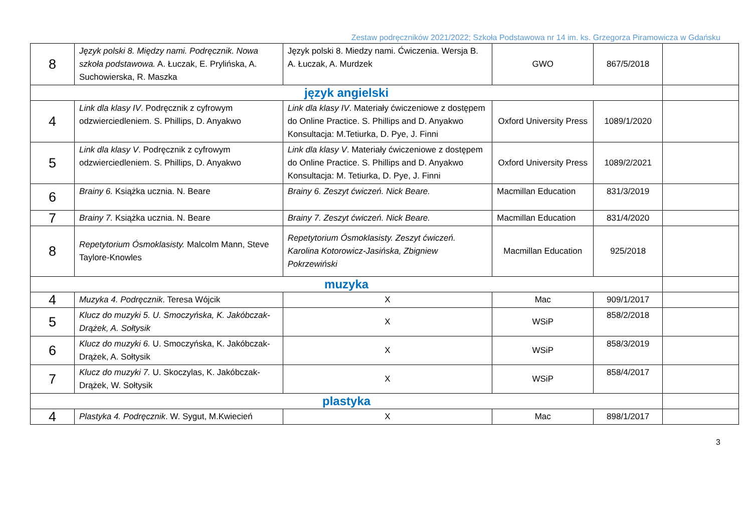Zestaw podręczników 2021/2022; Szkoła Podstawowa nr 14 im. ks. Grzegorza Piramowicza w Gdańsku
| 8 | Język polski 8. Między nami. Podręcznik. Nowa szkoła podstawowa. A. Łuczak, E. Prylińska, A. Suchowierska, R. Maszka | Język polski 8. Miedzy nami. Ćwiczenia. Wersja B. A. Łuczak, A. Murdzek | GWO | 867/5/2018 | |
| język angielski | | | | | |
| 4 | Link dla klasy IV . Podręcznik z cyfrowym odzwierciedleniem. S. Phillips, D. Anyakwo | Link dla klasy IV . Materiały ćwiczeniowe z dostępem do Online Practice. S. Phillips and D. Anyakwo Konsultacja: M.Tetiurka, D. Pye, J. Finni | Oxford University Press | 1089/1/2020 | |
| 5 | Link dla klasy V . Podręcznik z cyfrowym odzwierciedleniem. S. Phillips, D. Anyakwo | Link dla klasy V . Materiały ćwiczeniowe z dostępem do Online Practice. S. Phillips and D. Anyakwo Konsultacja: M. Tetiurka, D. Pye, J. Finni | Oxford University Press | 1089/2/2021 | |
| 6 | Brainy 6. Książka ucznia. N. Beare | Brainy 6. Zeszyt ćwiczeń. Nick Beare. | Macmillan Education | 831/3/2019 | |
| 7 | Brainy 7. Książka ucznia. N. Beare | Brainy 7. Zeszyt ćwiczeń. Nick Beare. | Macmillan Education | 831/4/2020 | |
| 8 | Repetytorium Ósmoklasisty. Malcolm Mann, Steve Taylore-Knowles | Repetytorium Ósmoklasisty. Zeszyt ćwiczeń. Karolina Kotorowicz-Jasińska, Zbigniew Pokrzewiński | Macmillan Education | 925/2018 | |
| muzyka | | | | | |
| 4 | Muzyka 4. Podręcznik . Teresa Wójcik | X | Mac | 909/1/2017 | |
| 5 | Klucz do muzyki 5. U. Smoczyńska, K. Jakóbczak-Drążek, A. Sołtysik | X | WSiP | 858/2/2018 | |
| 6 | Klucz do muzyki 6. U. Smoczyńska, K. Jakóbczak-Drążek, A. Sołtysik | X | WSiP | 858/3/2019 | |
| 7 | Klucz do muzyki 7. U. Skoczylas, K. Jakóbczak-Drążek, W. Sołtysik | X | WSiP | 858/4/2017 | |
| plastyka | | | | | |
| 4 | Plastyka 4. Podręcznik . W. Sygut, M.Kwiecień | X | Mac | 898/1/2017 | |
3